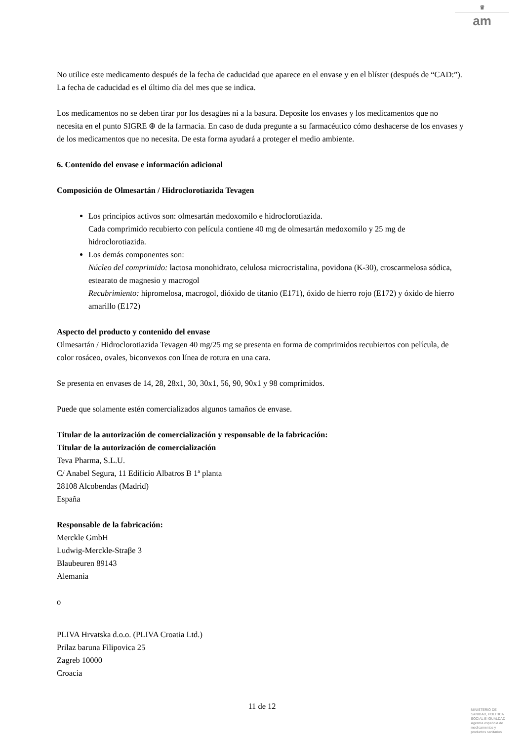♛
am
No utilice este medicamento después de la fecha de caducidad que aparece en el envase y en el blíster (después de “CAD:”). La fecha de caducidad es el último día del mes que se indica.
Los medicamentos no se deben tirar por los desagües ni a la basura. Deposite los envases y los medicamentos que no necesita en el punto SIGRE ⊕ de la farmacia. En caso de duda pregunte a su farmacéutico cómo deshacerse de los envases y de los medicamentos que no necesita. De esta forma ayudará a proteger el medio ambiente.
6. Contenido del envase e información adicional
Composición de Olmesartán / Hidroclorotiazida Tevagen
Los principios activos son: olmesartán medoxomilo e hidroclorotiazida.
Cada comprimido recubierto con película contiene 40 mg de olmesartán medoxomilo y 25 mg de hidroclorotiazida.
Los demás componentes son:
Núcleo del comprimido: lactosa monohidrato, celulosa microcristalina, povidona (K-30), croscarmelosa sódica, estearato de magnesio y macrogol
Recubrimiento: hipromelosa, macrogol, dióxido de titanio (E171), óxido de hierro rojo (E172) y óxido de hierro amarillo (E172)
Aspecto del producto y contenido del envase
Olmesartán / Hidroclorotiazida Tevagen 40 mg/25 mg se presenta en forma de comprimidos recubiertos con película, de color rosáceo, ovales, biconvexos con línea de rotura en una cara.
Se presenta en envases de 14, 28, 28x1, 30, 30x1, 56, 90, 90x1 y 98 comprimidos.
Puede que solamente estén comercializados algunos tamaños de envase.
Titular de la autorización de comercialización y responsable de la fabricación:
Titular de la autorización de comercialización
Teva Pharma, S.L.U.
C/ Anabel Segura, 11 Edificio Albatros B 1ª planta
28108 Alcobendas (Madrid)
España
Responsable de la fabricación:
Merckle GmbH
Ludwig-Merckle-Straβe 3
Blaubeuren 89143
Alemania
o
PLIVA Hrvatska d.o.o. (PLIVA Croatia Ltd.)
Prilaz baruna Filipovica 25
Zagreb 10000
Croacia
11 de 12
MINISTERIO DE
SANIDAD, POLITICA
SOCIAL E IGUALDAD
Agencia española de
medicamentos y
productos sanitarios